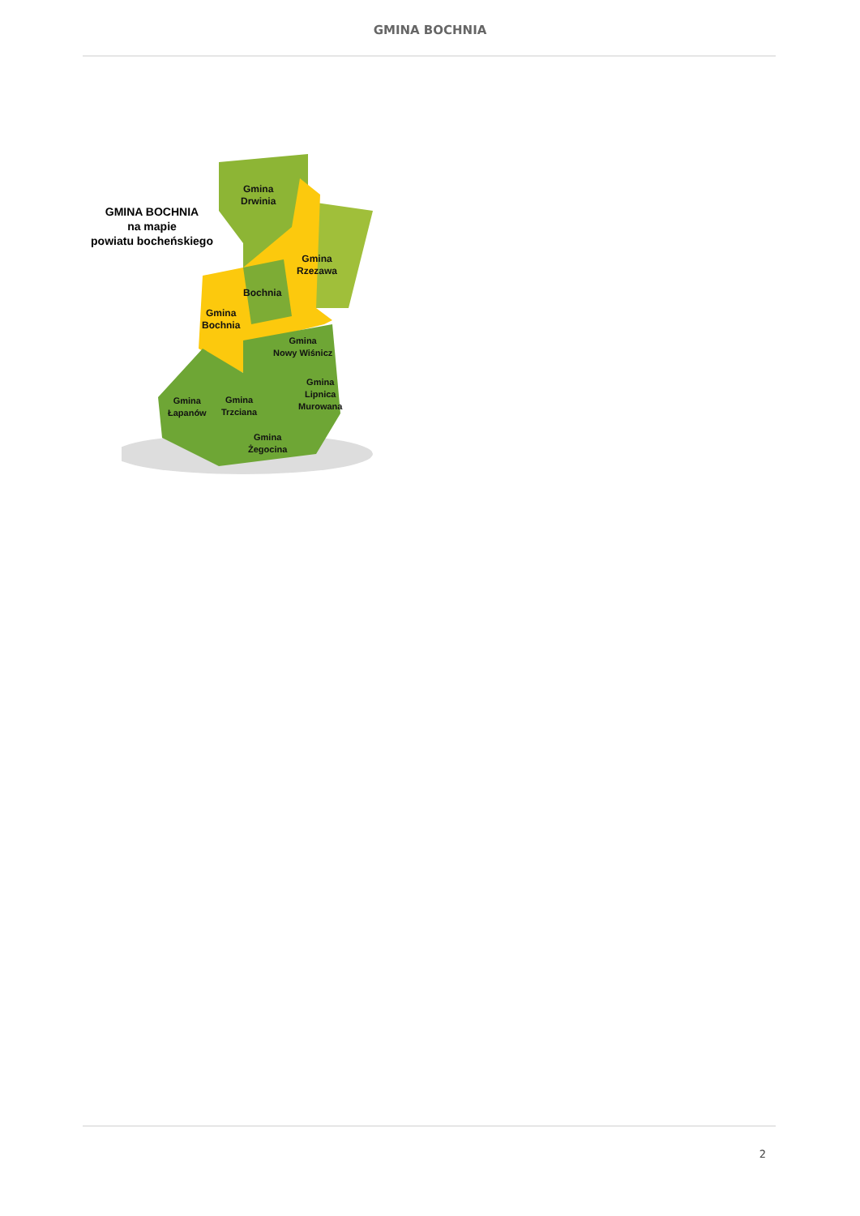GMINA BOCHNIA
GMINA BOCHNIA
na mapie
powiatu bocheńskiego
Gmina
Drwinia
Gmina
Rzezawa
Bochnia
Gmina
Bochnia
Gmina
Nowy Wiśnicz
Gmina
Lipnica
Murowana
Gmina
Łapanów
Gmina
Trzciana
Gmina
Żegocina
2